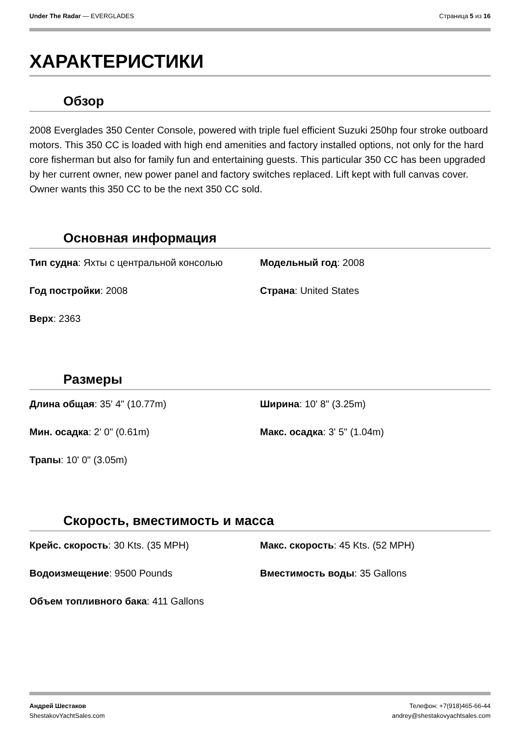Under The Radar — EVERGLADES Страница 5 из 16
ХАРАКТЕРИСТИКИ
Обзор
2008 Everglades 350 Center Console, powered with triple fuel efficient Suzuki 250hp four stroke outboard motors. This 350 CC is loaded with high end amenities and factory installed options, not only for the hard core fisherman but also for family fun and entertaining guests. This particular 350 CC has been upgraded by her current owner, new power panel and factory switches replaced. Lift kept with full canvas cover. Owner wants this 350 CC to be the next 350 CC sold.
Основная информация
| Тип судна : Яхты с центральной консолью | Модельный год : 2008 |
| Год постройки : 2008 | Страна : United States |
| Верх : 2363 | |
Размеры
| Длина общая : 35' 4" (10.77m) | Ширина : 10' 8" (3.25m) |
| Мин. осадка : 2' 0" (0.61m) | Макс. осадка : 3' 5" (1.04m) |
| Трапы : 10' 0" (3.05m) | |
Скорость, вместимость и масса
| Крейс. скорость : 30 Kts. (35 MPH) | Макс. скорость : 45 Kts. (52 MPH) |
| Водоизмещение : 9500 Pounds | Вместимость воды : 35 Gallons |
| Объем топливного бака : 411 Gallons | |
Андрей Шестаков
ShestakovYachtSales.com
Телефон: +7(918)465-66-44
andrey@shestakovyachtsales.com